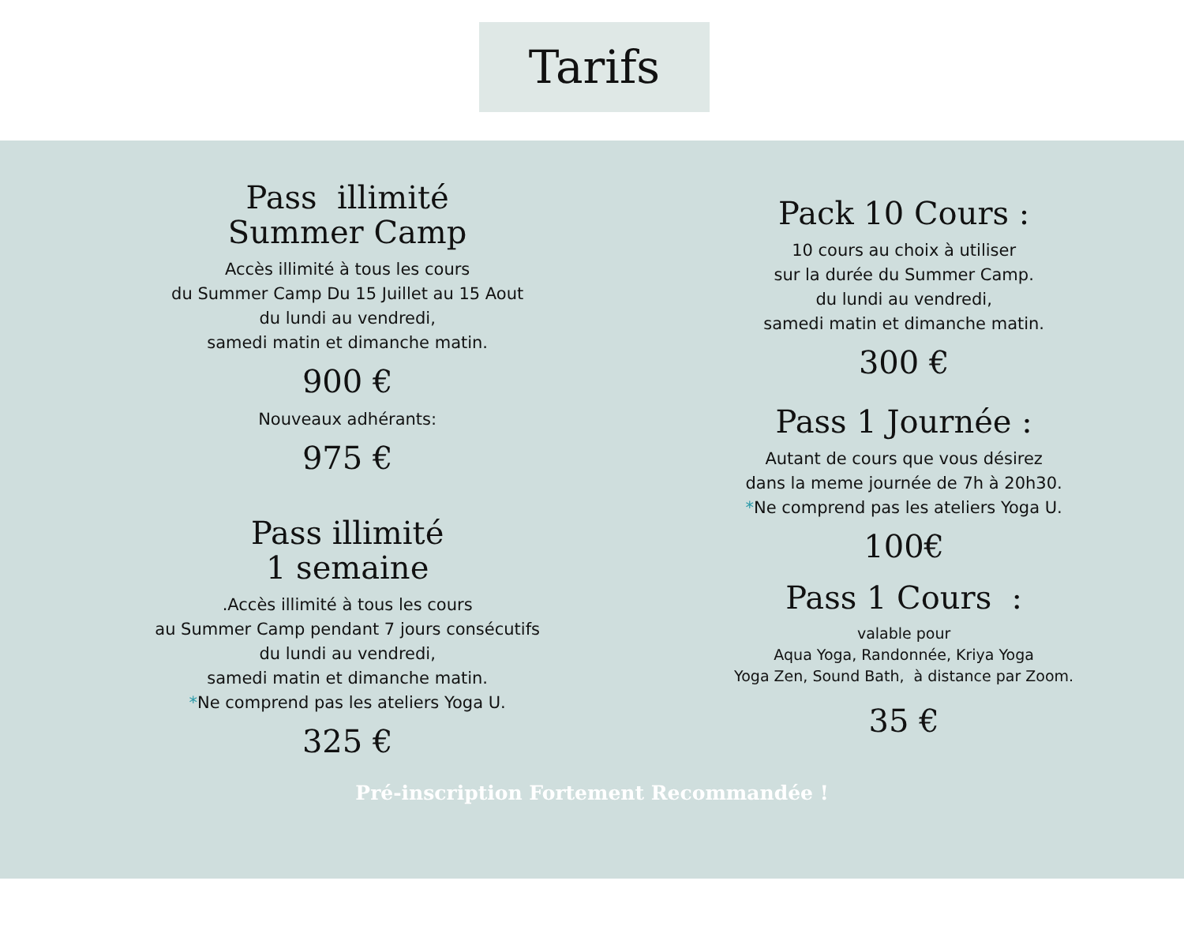Tarifs
Pass illimité
Summer Camp
Accès illimité à tous les cours
du Summer Camp Du 15 Juillet au 15 Aout
du lundi au vendredi,
samedi matin et dimanche matin.
900 €
Nouveaux adhérants:
975 €
Pass illimité
1 semaine
.Accès illimité à tous les cours
au Summer Camp pendant 7 jours consécutifs
du lundi au vendredi,
samedi matin et dimanche matin.
*Ne comprend pas les ateliers Yoga U.
325 €
Pack 10 Cours :
10 cours au choix à utiliser
sur la durée du Summer Camp.
du lundi au vendredi,
samedi matin et dimanche matin.
300 €
Pass 1 Journée :
Autant de cours que vous désirez
dans la meme journée de 7h à 20h30.
*Ne comprend pas les ateliers Yoga U.
100€
Pass 1 Cours :
valable pour
Aqua Yoga, Randonnée, Kriya Yoga
Yoga Zen, Sound Bath, à distance par Zoom.
35 €
Pré-inscription Fortement Recommandée !